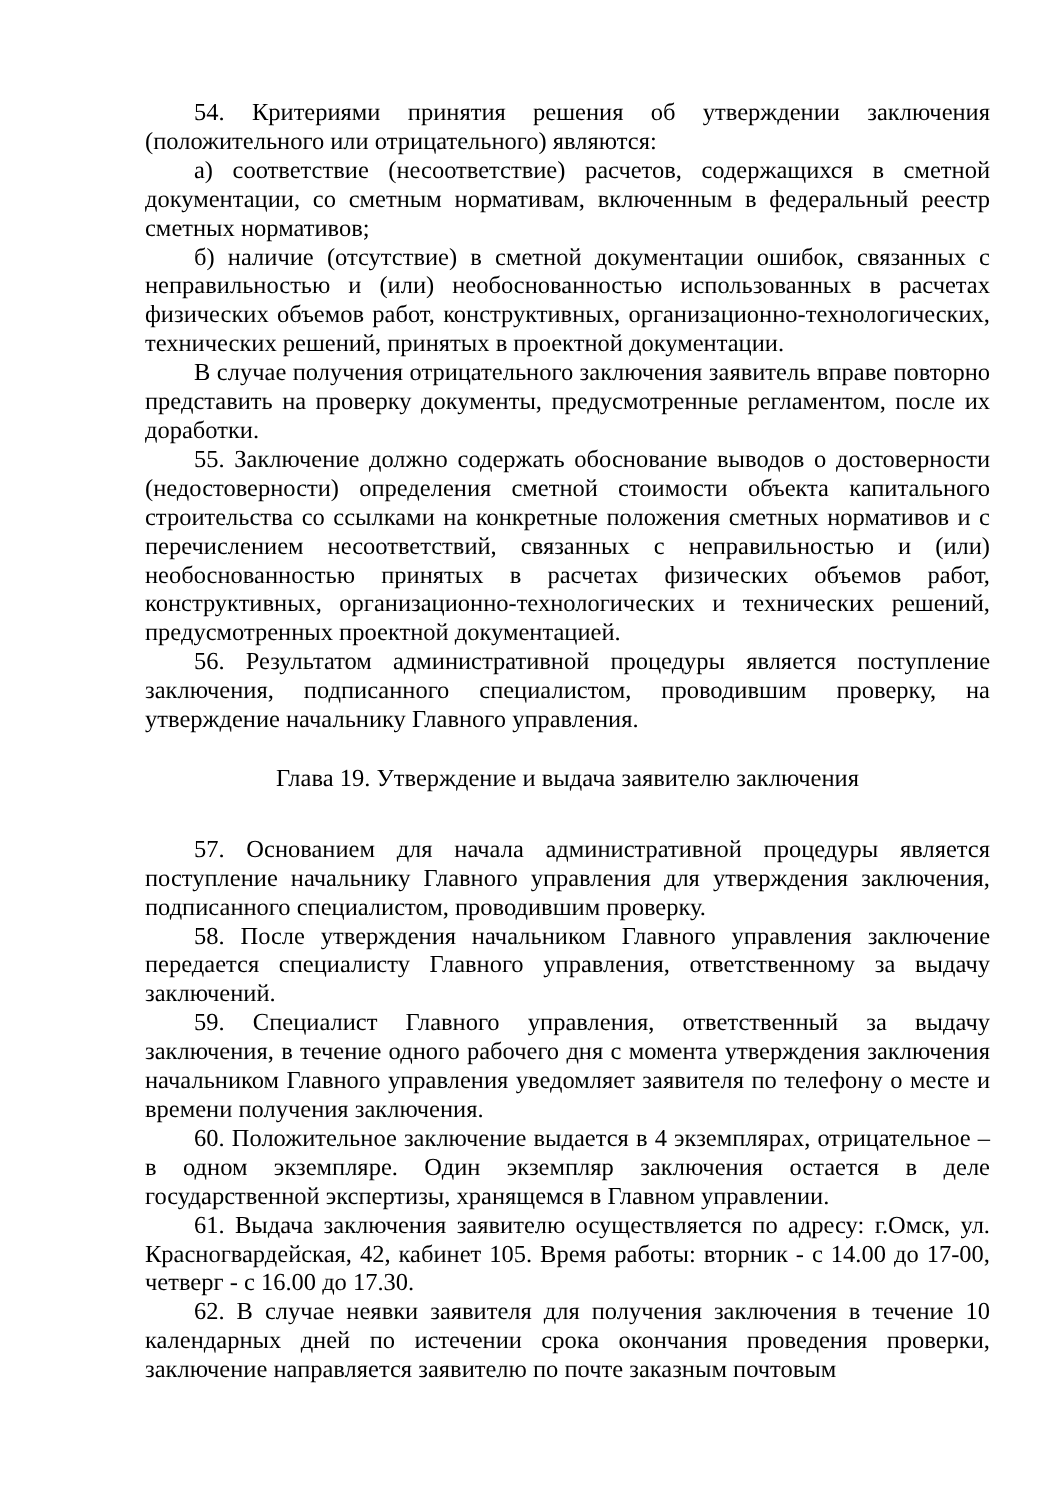54. Критериями принятия решения об утверждении заключения (положительного или отрицательного) являются:
а) соответствие (несоответствие) расчетов, содержащихся в сметной документации, со сметным нормативам, включенным в федеральный реестр сметных нормативов;
б) наличие (отсутствие) в сметной документации ошибок, связанных с неправильностью и (или) необоснованностью использованных в расчетах физических объемов работ, конструктивных, организационно-технологических, технических решений, принятых в проектной документации.
В случае получения отрицательного заключения заявитель вправе повторно представить на проверку документы, предусмотренные регламентом, после их доработки.
55. Заключение должно содержать обоснование выводов о достоверности (недостоверности) определения сметной стоимости объекта капитального строительства со ссылками на конкретные положения сметных нормативов и с перечислением несоответствий, связанных с неправильностью и (или) необоснованностью принятых в расчетах физических объемов работ, конструктивных, организационно-технологических и технических решений, предусмотренных проектной документацией.
56. Результатом административной процедуры является поступление заключения, подписанного специалистом, проводившим проверку, на утверждение начальнику Главного управления.
Глава 19. Утверждение и выдача заявителю заключения
57. Основанием для начала административной процедуры является поступление начальнику Главного управления для утверждения заключения, подписанного специалистом, проводившим проверку.
58. После утверждения начальником Главного управления заключение передается специалисту Главного управления, ответственному за выдачу заключений.
59. Специалист Главного управления, ответственный за выдачу заключения, в течение одного рабочего дня с момента утверждения заключения начальником Главного управления уведомляет заявителя по телефону о месте и времени получения заключения.
60. Положительное заключение выдается в 4 экземплярах, отрицательное – в одном экземпляре. Один экземпляр заключения остается в деле государственной экспертизы, хранящемся в Главном управлении.
61. Выдача заключения заявителю осуществляется по адресу: г.Омск, ул. Красногвардейская, 42, кабинет 105. Время работы: вторник - с 14.00 до 17-00, четверг - с 16.00 до 17.30.
62. В случае неявки заявителя для получения заключения в течение 10 календарных дней по истечении срока окончания проведения проверки, заключение направляется заявителю по почте заказным почтовым